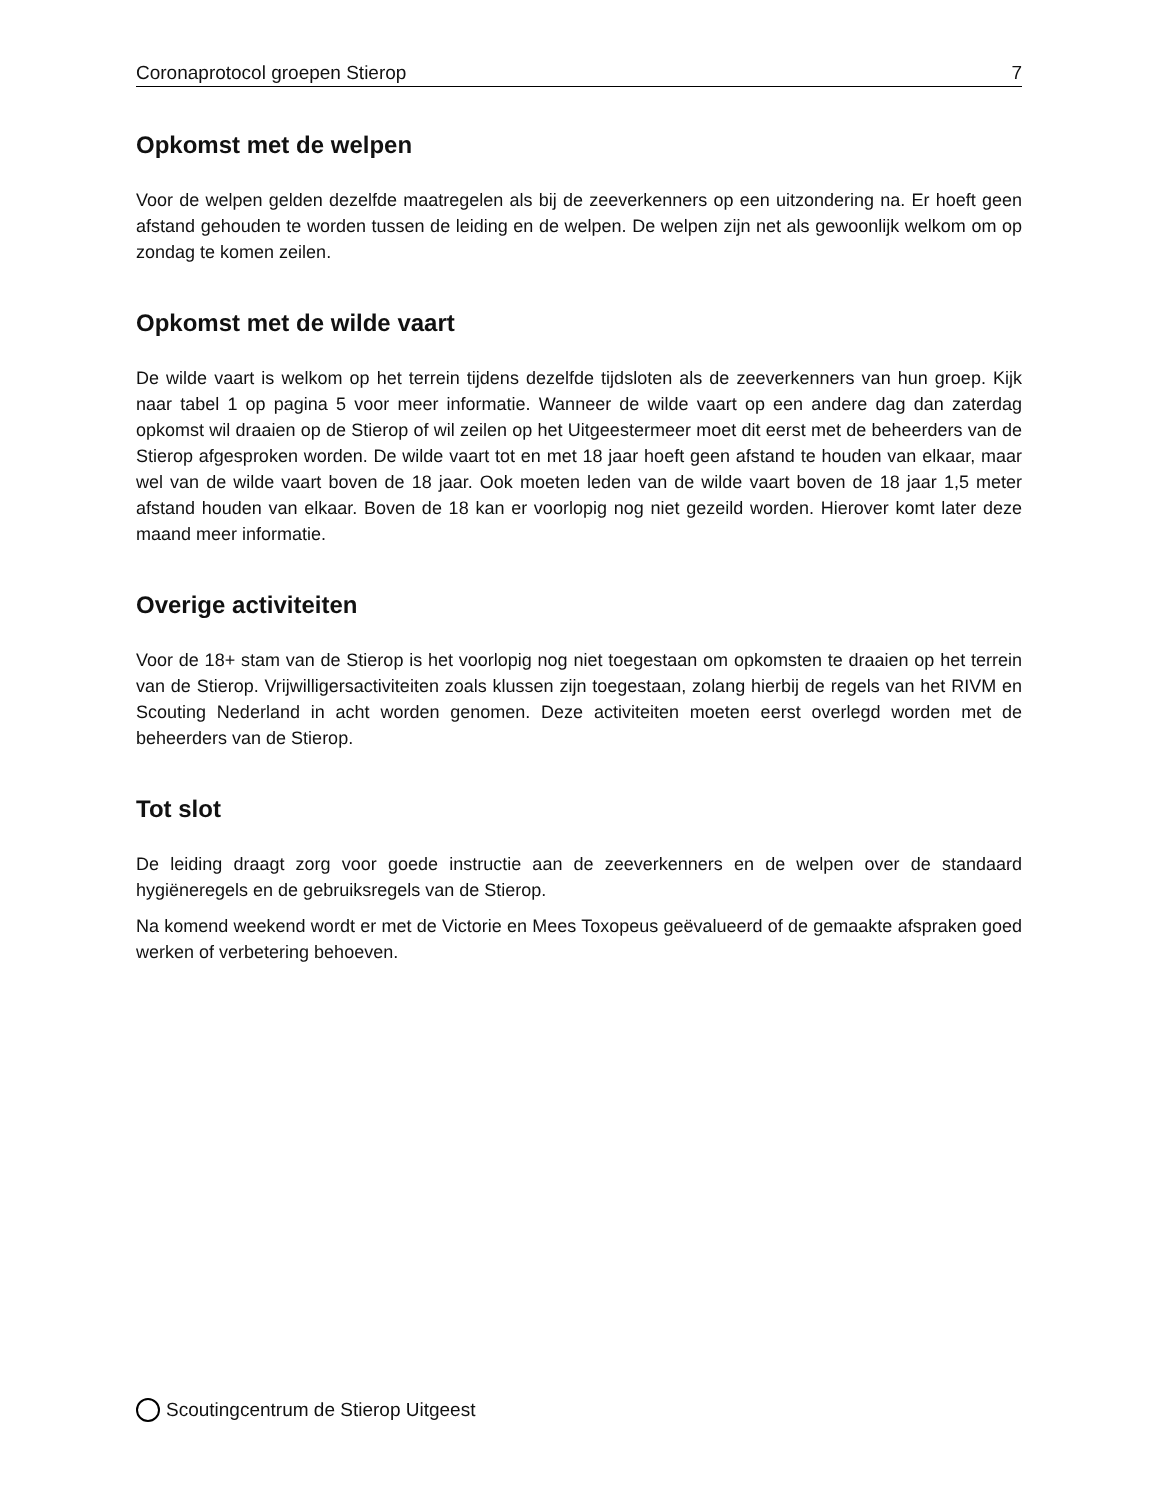Coronaprotocol groepen Stierop 7
Opkomst met de welpen
Voor de welpen gelden dezelfde maatregelen als bij de zeeverkenners op een uitzondering na. Er hoeft geen afstand gehouden te worden tussen de leiding en de welpen. De welpen zijn net als gewoonlijk welkom om op zondag te komen zeilen.
Opkomst met de wilde vaart
De wilde vaart is welkom op het terrein tijdens dezelfde tijdsloten als de zeeverkenners van hun groep. Kijk naar tabel 1 op pagina 5 voor meer informatie. Wanneer de wilde vaart op een andere dag dan zaterdag opkomst wil draaien op de Stierop of wil zeilen op het Uitgeestermeer moet dit eerst met de beheerders van de Stierop afgesproken worden. De wilde vaart tot en met 18 jaar hoeft geen afstand te houden van elkaar, maar wel van de wilde vaart boven de 18 jaar. Ook moeten leden van de wilde vaart boven de 18 jaar 1,5 meter afstand houden van elkaar. Boven de 18 kan er voorlopig nog niet gezeild worden. Hierover komt later deze maand meer informatie.
Overige activiteiten
Voor de 18+ stam van de Stierop is het voorlopig nog niet toegestaan om opkomsten te draaien op het terrein van de Stierop. Vrijwilligersactiviteiten zoals klussen zijn toegestaan, zolang hierbij de regels van het RIVM en Scouting Nederland in acht worden genomen. Deze activiteiten moeten eerst overlegd worden met de beheerders van de Stierop.
Tot slot
De leiding draagt zorg voor goede instructie aan de zeeverkenners en de welpen over de standaard hygiëneregels en de gebruiksregels van de Stierop.
Na komend weekend wordt er met de Victorie en Mees Toxopeus geëvalueerd of de gemaakte afspraken goed werken of verbetering behoeven.
Scoutingcentrum de Stierop Uitgeest